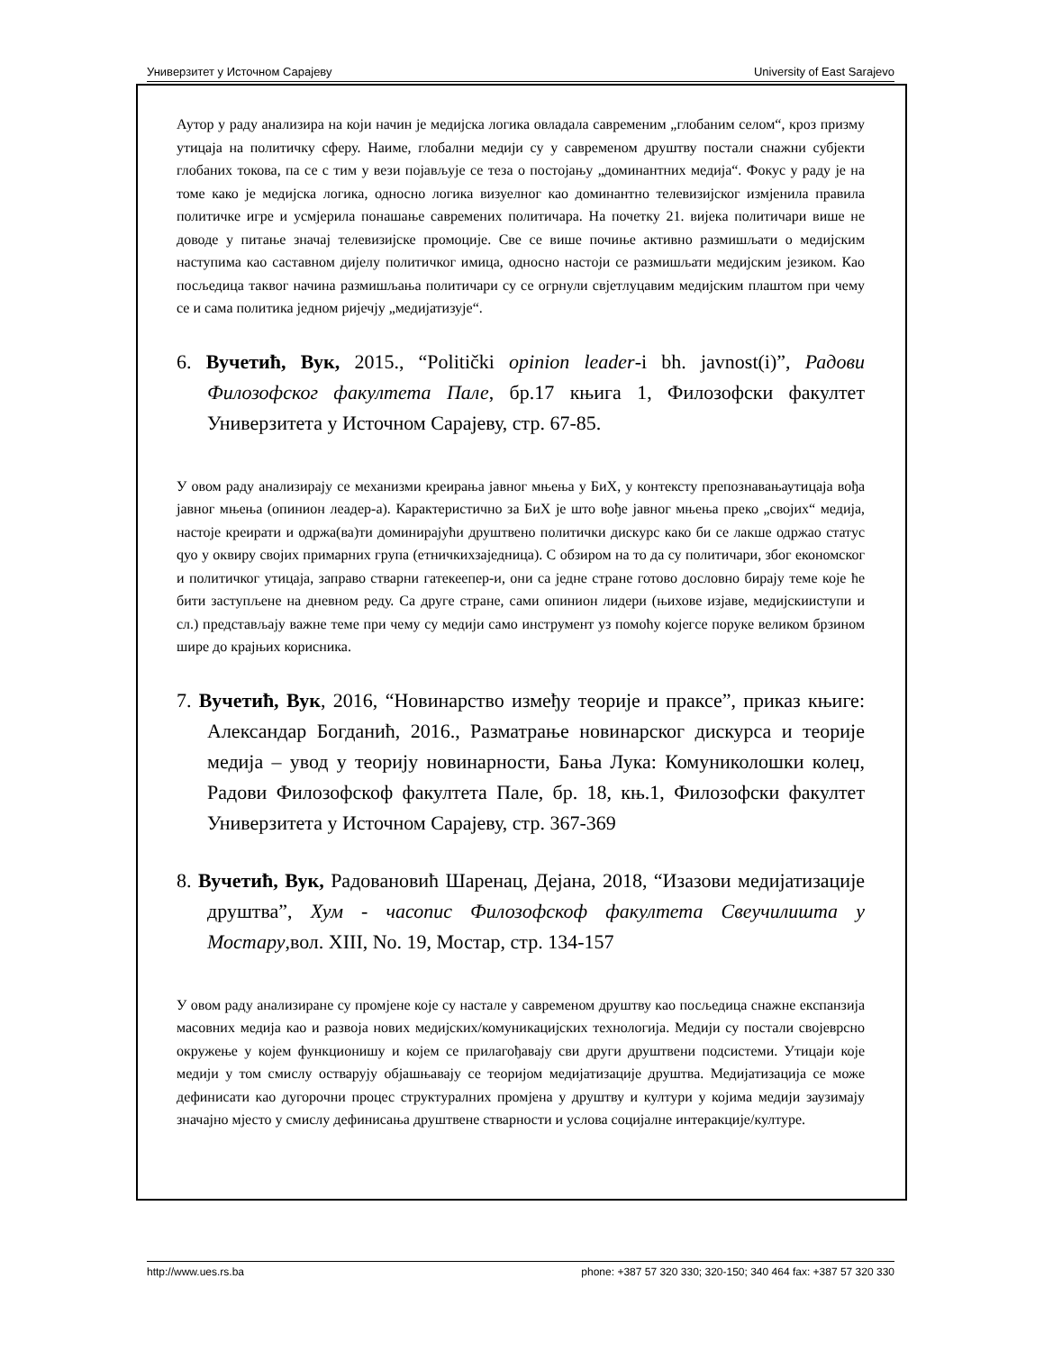Универзитет у Источном Сарајеву University of East Sarajevo
Аутор у раду анализира на који начин је медијска логика овладала савременим „глобаним селом“, кроз призму утицаја на политичку сферу. Наиме, глобални медији су у савременом друштву постали снажни субјекти глобаних токова, па се с тим у вези појављује се теза о постојању „доминантних медија“. Фокус у раду је на томе како је медијска логика, односно логика визуелног као доминантно телевизијског измјенила правила политичке игре и усмјерила понашање савремених политичара. На почетку 21. вијека политичари више не доводе у питање значај телевизијске промоције. Све се више почиње активно размишљати о медијским наступима као саставном дијелу политичког имица, односно настоји се размишљати медијским језиком. Као посљедица таквог начина размишљања политичари су се огрнули свјетлуцавим медијским плаштом при чему се и сама политика једном ријечју „медијатизује“.
6. Вучетић, Вук, 2015., “Politički opinion leader-i bh. javnost(i)”, Радови Филозофског факултета Пале, бр.17 књига 1, Филозофски факултет Универзитета у Источном Сарајеву, стр. 67-85.
У овом раду анализирају се механизми креирања јавног мњења у БиХ, у контексту препознавањаутицаја вођа јавног мњења (опинион леадер-а). Карактеристично за БиХ је што вође јавног мњења преко „својих“ медија, настоје креирати и одржа(ва)ти доминирајући друштвено политички дискурс како би се лакше одржао статус qуо у оквиру својих примарних група (етничкихзаједница). С обзиром на то да су политичари, због економског и политичког утицаја, заправо стварни гатекеепер-и, они са једне стране готово дословно бирају теме које ће бити заступљене на дневном реду. Са друге стране, сами опинион лидери (њихове изјаве, медијскииступи и сл.) представљају важне теме при чему су медији само инструмент уз помоћу којегсе поруке великом брзином шире до крајњих корисника.
7. Вучетић, Вук, 2016, “Новинарство између теорије и праксе”, приказ књиге: Александар Богданић, 2016., Разматрање новинарског дискурса и теорије медија – увод у теорију новинарности, Бања Лука: Комуниколошки колеџ, Радови Филозофскоф факултета Пале, бр. 18, књ.1, Филозофски факултет Универзитета у Источном Сарајеву, стр. 367-369
8. Вучетић, Вук, Радовановић Шаренац, Дејана, 2018, “Изазови медијатизације друштва”, Хум - часопис Филозофскоф факултета Свеучилишта у Мостару,вол. XIII, No. 19, Мостар, стр. 134-157
У овом раду анализиране су промјене које су настале у савременом друштву као посљедица снажне експанзија масовних медија као и развоја нових медијских/комуникацијских технологија. Медији су постали својеврсно окружење у којем функционишу и којем се прилагођавају сви други друштвени подсистеми. Утицаји које медији у том смислу остварују објашњавају се теоријом медијатизације друштва. Медијатизација се може дефинисати као дугорочни процес структуралних промјена у друштву и култури у којима медији заузимају значајно мјесто у смислу дефинисања друштвене стварности и услова социјалне интеракције/културе.
http://www.ues.rs.ba phone: +387 57 320 330; 320-150; 340 464 fax: +387 57 320 330